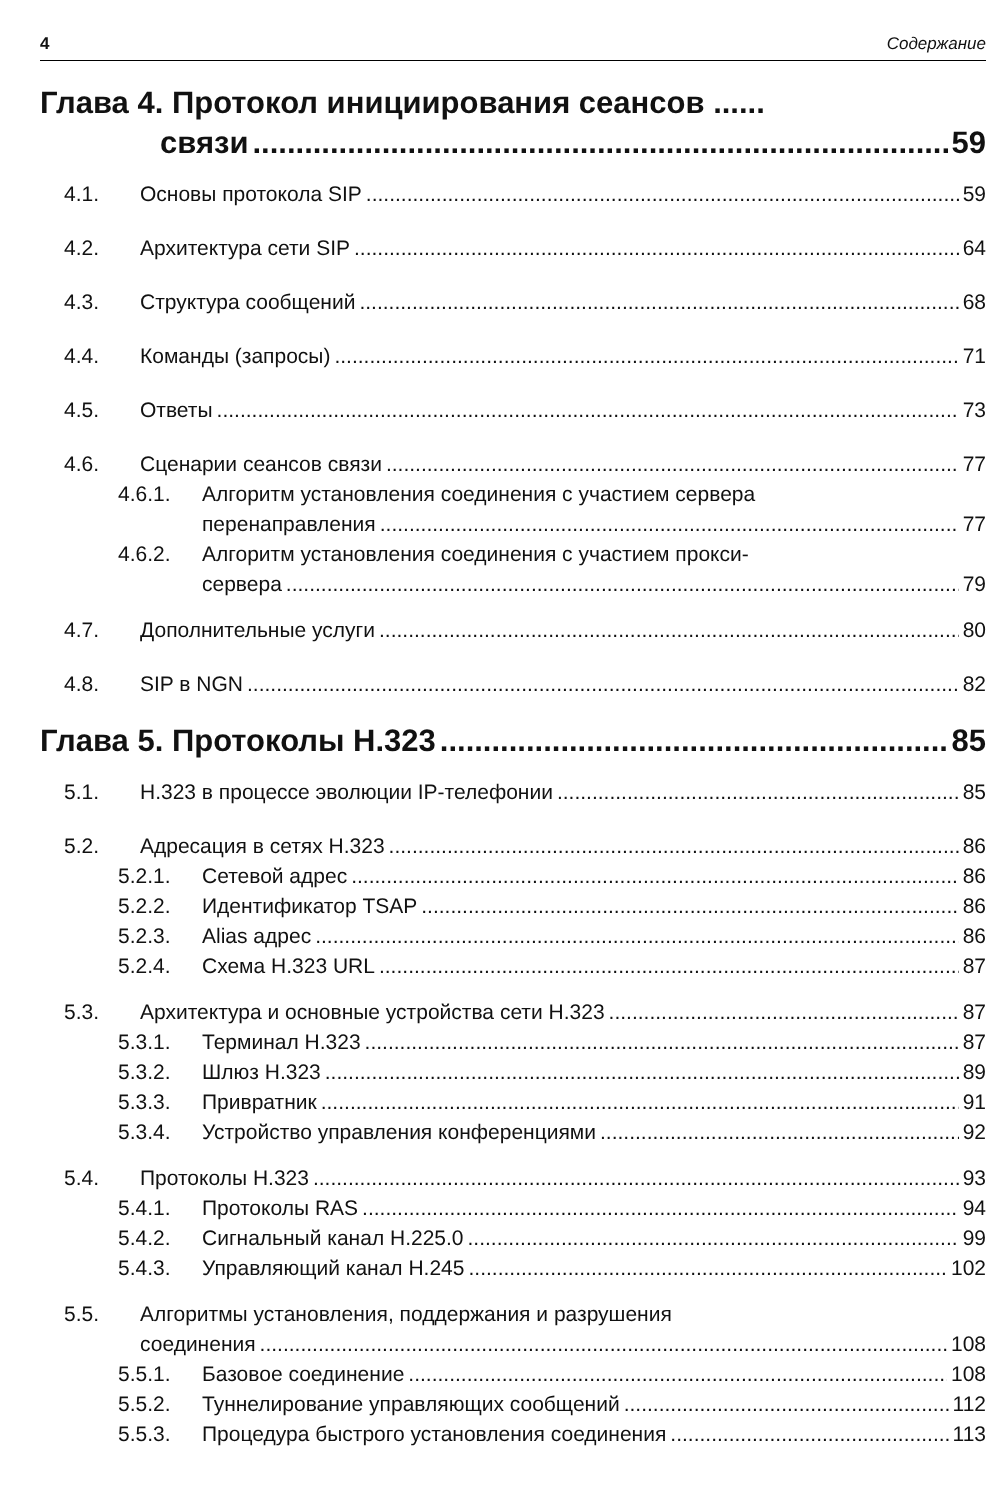4 Содержание
Глава 4. Протокол инициирования сеансов ......
связи 59
4.1. Основы протокола SIP 59
4.2. Архитектура сети SIP 64
4.3. Структура сообщений 68
4.4. Команды (запросы) 71
4.5. Ответы 73
4.6. Сценарии сеансов связи 77
4.6.1. Алгоритм установления соединения с участием сервера
перенаправления 77
4.6.2. Алгоритм установления соединения с участием прокси-
сервера 79
4.7. Дополнительные услуги 80
4.8. SIP в NGN 82
Глава 5. Протоколы H.323 85
5.1. H.323 в процессе эволюции IP-телефонии 85
5.2. Адресация в сетях H.323 86
5.2.1. Сетевой адрес 86
5.2.2. Идентификатор TSAP 86
5.2.3. Alias адрес 86
5.2.4. Схема H.323 URL 87
5.3. Архитектура и основные устройства сети H.323 87
5.3.1. Терминал H.323 87
5.3.2. Шлюз H.323 89
5.3.3. Привратник 91
5.3.4. Устройство управления конференциями 92
5.4. Протоколы H.323 93
5.4.1. Протоколы RAS 94
5.4.2. Сигнальный канал H.225.0 99
5.4.3. Управляющий канал H.245 102
5.5. Алгоритмы установления, поддержания и разрушения
соединения 108
5.5.1. Базовое соединение 108
5.5.2. Туннелирование управляющих сообщений 112
5.5.3. Процедура быстрого установления соединения 113